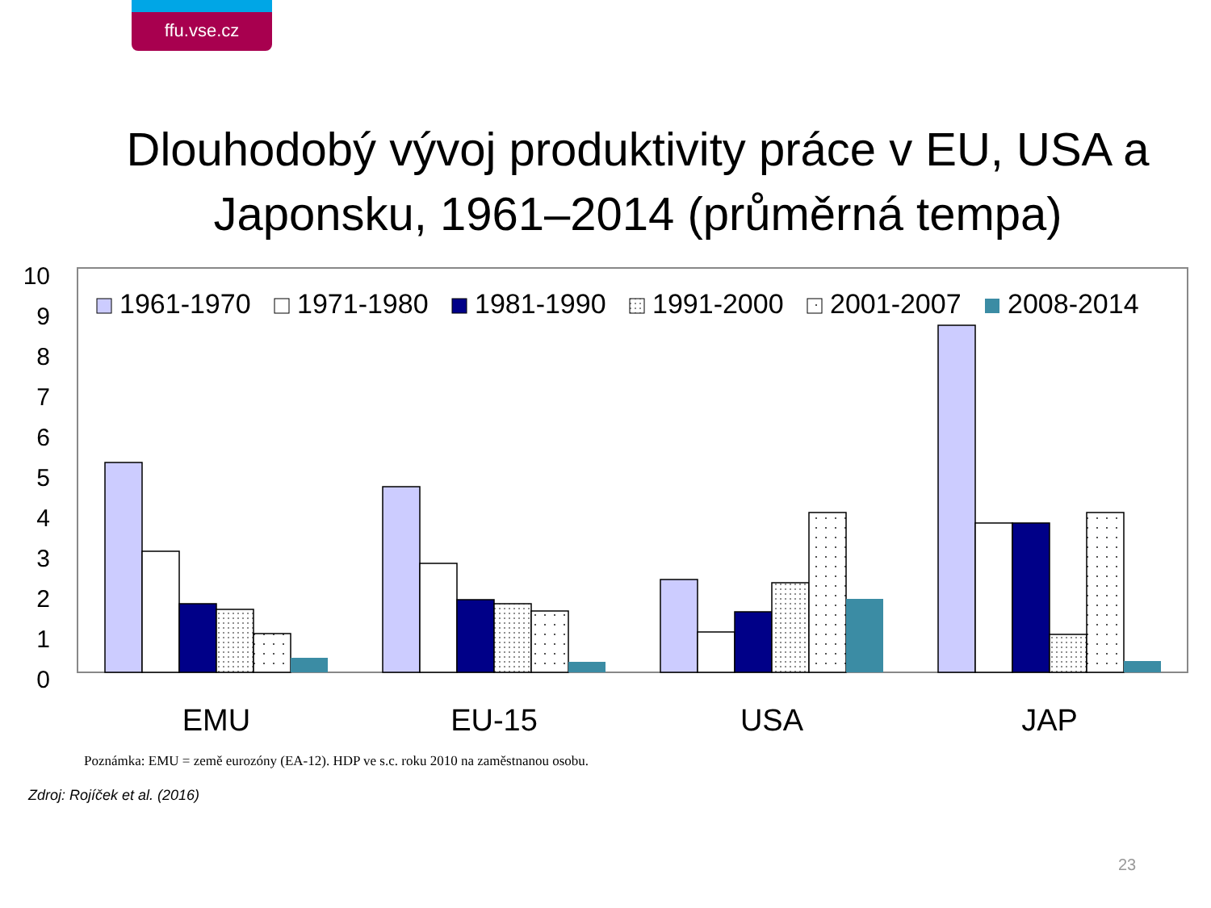ffu.vse.cz
Dlouhodobý vývoj produktivity práce v EU, USA a Japonsku, 1961–2014 (průměrná tempa)
10
9
8
7
6
5
4
3
2
1
0
1961-1970
1971-1980
1981-1990
1991-2000
2001-2007
2008-2014
EMU
EU-15
USA
JAP
Poznámka: EMU = země eurozóny (EA-12). HDP ve s.c. roku 2010 na zaměstnanou osobu.
Zdroj: Rojíček et al. (2016)
23